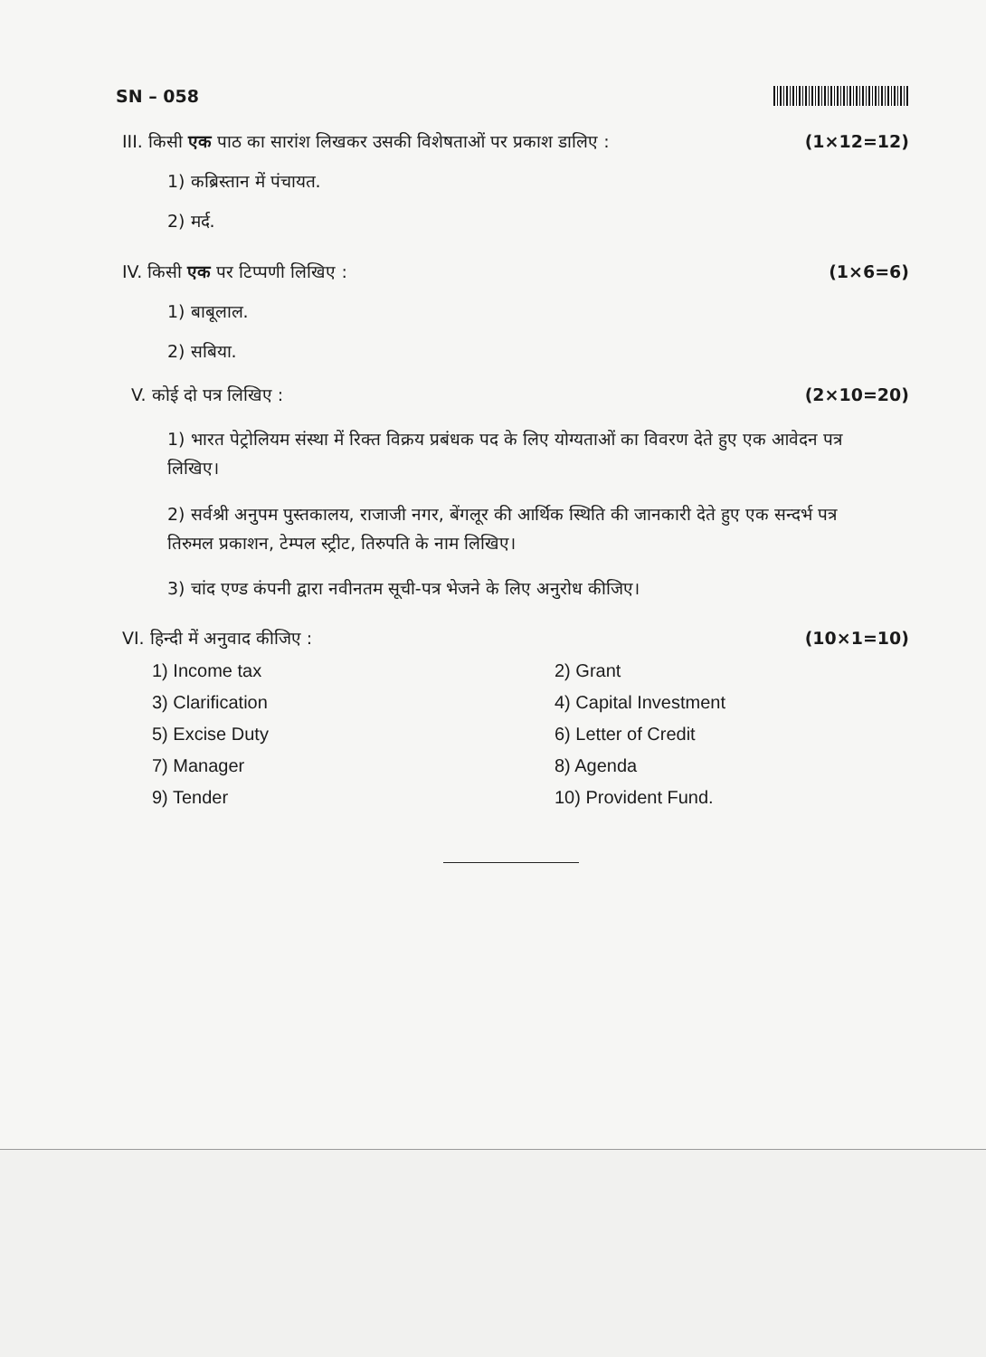SN – 058
III. किसी एक पाठ का सारांश लिखकर उसकी विशेषताओं पर प्रकाश डालिए : (1×12=12)
1) कब्रिस्तान में पंचायत.
2) मर्द.
IV. किसी एक पर टिप्पणी लिखिए : (1×6=6)
1) बाबूलाल.
2) सबिया.
V. कोई दो पत्र लिखिए : (2×10=20)
1) भारत पेट्रोलियम संस्था में रिक्त विक्रय प्रबंधक पद के लिए योग्यताओं का विवरण देते हुए एक आवेदन पत्र लिखिए।
2) सर्वश्री अनुपम पुस्तकालय, राजाजी नगर, बेंगलूर की आर्थिक स्थिति की जानकारी देते हुए एक सन्दर्भ पत्र तिरुमल प्रकाशन, टेम्पल स्ट्रीट, तिरुपति के नाम लिखिए।
3) चांद एण्ड कंपनी द्वारा नवीनतम सूची-पत्र भेजने के लिए अनुरोध कीजिए।
VI. हिन्दी में अनुवाद कीजिए : (10×1=10)
1) Income tax
2) Grant
3) Clarification
4) Capital Investment
5) Excise Duty
6) Letter of Credit
7) Manager
8) Agenda
9) Tender
10) Provident Fund.